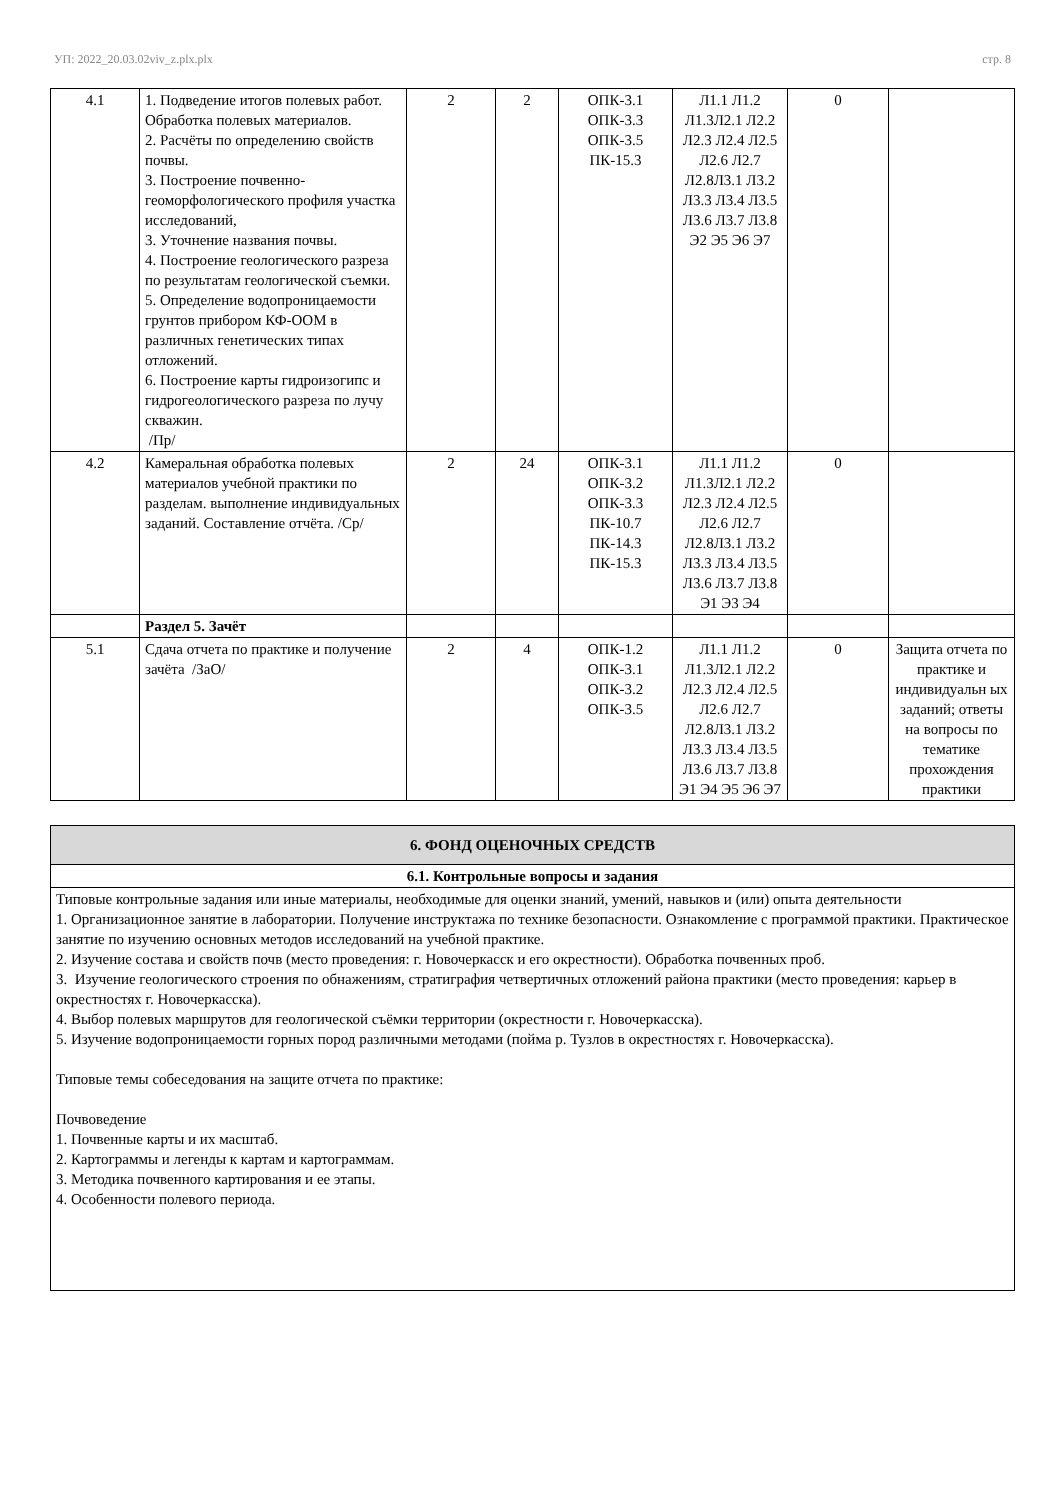УП: 2022_20.03.02viv_z.plx.plx стр. 8
| 4.1 | 1. Подведение итогов полевых работ. Обработка полевых материалов. 2. Расчёты по определению свойств почвы. 3. Построение почвенно-геоморфологического профиля участка исследований, 3. Уточнение названия почвы. 4. Построение геологического разреза по результатам геологической съемки. 5. Определение водопроницаемости грунтов прибором КФ-ООМ в различных генетических типах отложений. 6. Построение карты гидроизогипс и гидрогеологического разреза по лучу скважин. /Пр/ | 2 | 2 | ОПК-3.1 ОПК-3.3 ОПК-3.5 ПК-15.3 | Л1.1 Л1.2 Л1.3Л2.1 Л2.2 Л2.3 Л2.4 Л2.5 Л2.6 Л2.7 Л2.8Л3.1 Л3.2 Л3.3 Л3.4 Л3.5 Л3.6 Л3.7 Л3.8 Э2 Э5 Э6 Э7 | 0 | |
| 4.2 | Камеральная обработка полевых материалов учебной практики по разделам. выполнение индивидуальных заданий. Составление отчёта. /Ср/ | 2 | 24 | ОПК-3.1 ОПК-3.2 ОПК-3.3 ПК-10.7 ПК-14.3 ПК-15.3 | Л1.1 Л1.2 Л1.3Л2.1 Л2.2 Л2.3 Л2.4 Л2.5 Л2.6 Л2.7 Л2.8Л3.1 Л3.2 Л3.3 Л3.4 Л3.5 Л3.6 Л3.7 Л3.8 Э1 Э3 Э4 | 0 | |
| | Раздел 5. Зачёт | | | | | | |
| 5.1 | Сдача отчета по практике и получение зачёта /ЗаО/ | 2 | 4 | ОПК-1.2 ОПК-3.1 ОПК-3.2 ОПК-3.5 | Л1.1 Л1.2 Л1.3Л2.1 Л2.2 Л2.3 Л2.4 Л2.5 Л2.6 Л2.7 Л2.8Л3.1 Л3.2 Л3.3 Л3.4 Л3.5 Л3.6 Л3.7 Л3.8 Э1 Э4 Э5 Э6 Э7 | 0 | Защита отчета по практике и индивидуальн ых заданий; ответы на вопросы по тематике прохождения практики |
| 6. ФОНД ОЦЕНОЧНЫХ СРЕДСТВ |
| 6.1. Контрольные вопросы и задания |
| Типовые контрольные задания или иные материалы, необходимые для оценки знаний, умений, навыков и (или) опыта деятельности 1. Организационное занятие в лаборатории. Получение инструктажа по технике безопасности. Ознакомление с программой практики. Практическое занятие по изучению основных методов исследований на учебной практике. 2. Изучение состава и свойств почв (место проведения: г. Новочеркасск и его окрестности). Обработка почвенных проб. 3. Изучение геологического строения по обнажениям, стратиграфия четвертичных отложений района практики (место проведения: карьер в окрестностях г. Новочеркасска). 4. Выбор полевых маршрутов для геологической съёмки территории (окрестности г. Новочеркасска). 5. Изучение водопроницаемости горных пород различными методами (пойма р. Тузлов в окрестностях г. Новочеркасска). Типовые темы собеседования на защите отчета по практике: Почвоведение 1. Почвенные карты и их масштаб. 2. Картограммы и легенды к картам и картограммам. 3. Методика почвенного картирования и ее этапы. 4. Особенности полевого периода. |